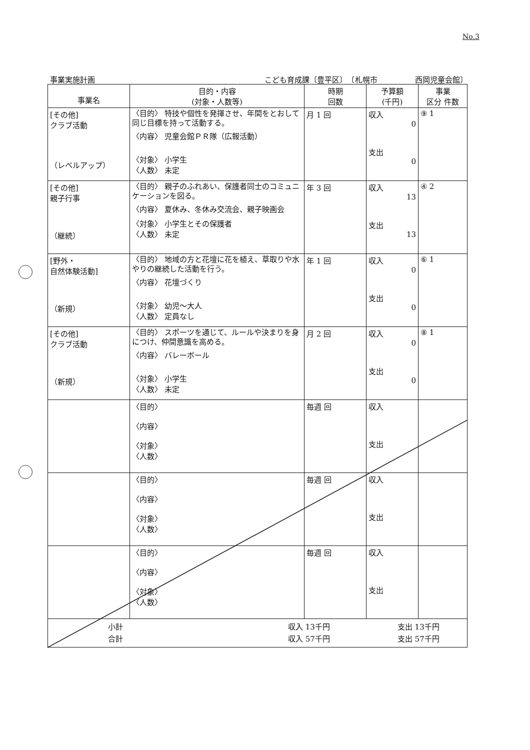No.3
事業実施計画 こども育成課〔豊平区〕　〔札幌市　　　　　西岡児童会館〕
| 事業名 | 目的・内容 (対象・人数等) | 時期 回数 | 予算額 (千円) | 事業 区分 件数 |
| --- | --- | --- | --- | --- |
| [その他] クラブ活動 （レベルアップ） | 〈目的〉 特技や個性を発揮させ、年間をとおして同じ目標を持って活動する。 〈内容〉 児童会館ＰＲ隊（広報活動） 〈対象〉 小学生 〈人数〉 未定 | 月 1 回 | 収入 0 支出 0 | ⑨ 1 |
| [その他] 親子行事 （継続） | 〈目的〉 親子のふれあい、保護者同士のコミュニケーションを図る。 〈内容〉 夏休み、冬休み交流会、親子映画会 〈対象〉 小学生とその保護者 〈人数〉 未定 | 年 3 回 | 収入 13 支出 13 | ④ 2 |
| [野外・ 自然体験活動] （新規） | 〈目的〉 地域の方と花壇に花を植え、草取りや水やりの継続した活動を行う。 〈内容〉 花壇づくり 〈対象〉 幼児～大人 〈人数〉 定員なし | 年 1 回 | 収入 0 支出 0 | ⑥ 1 |
| [その他] クラブ活動 （新規） | 〈目的〉 スポーツを通じて、ルールや決まりを身につけ、仲間意識を高める。 〈内容〉 バレーボール 〈対象〉 小学生 〈人数〉 未定 | 月 2 回 | 収入 0 支出 0 | ⑧ 1 |
| | 〈目的〉 〈内容〉 〈対象〉 〈人数〉 | 毎週 回 | 収入 支出 | |
| | 〈目的〉 〈内容〉 〈対象〉 〈人数〉 | 毎週 回 | 収入 支出 | |
| | 〈目的〉 〈内容〉 〈対象〉 〈人数〉 | 毎週 回 | 収入 支出 | |
| 小計 収入 13千円 支出 13千円 合計 収入 57千円 支出 57千円 | | | | |